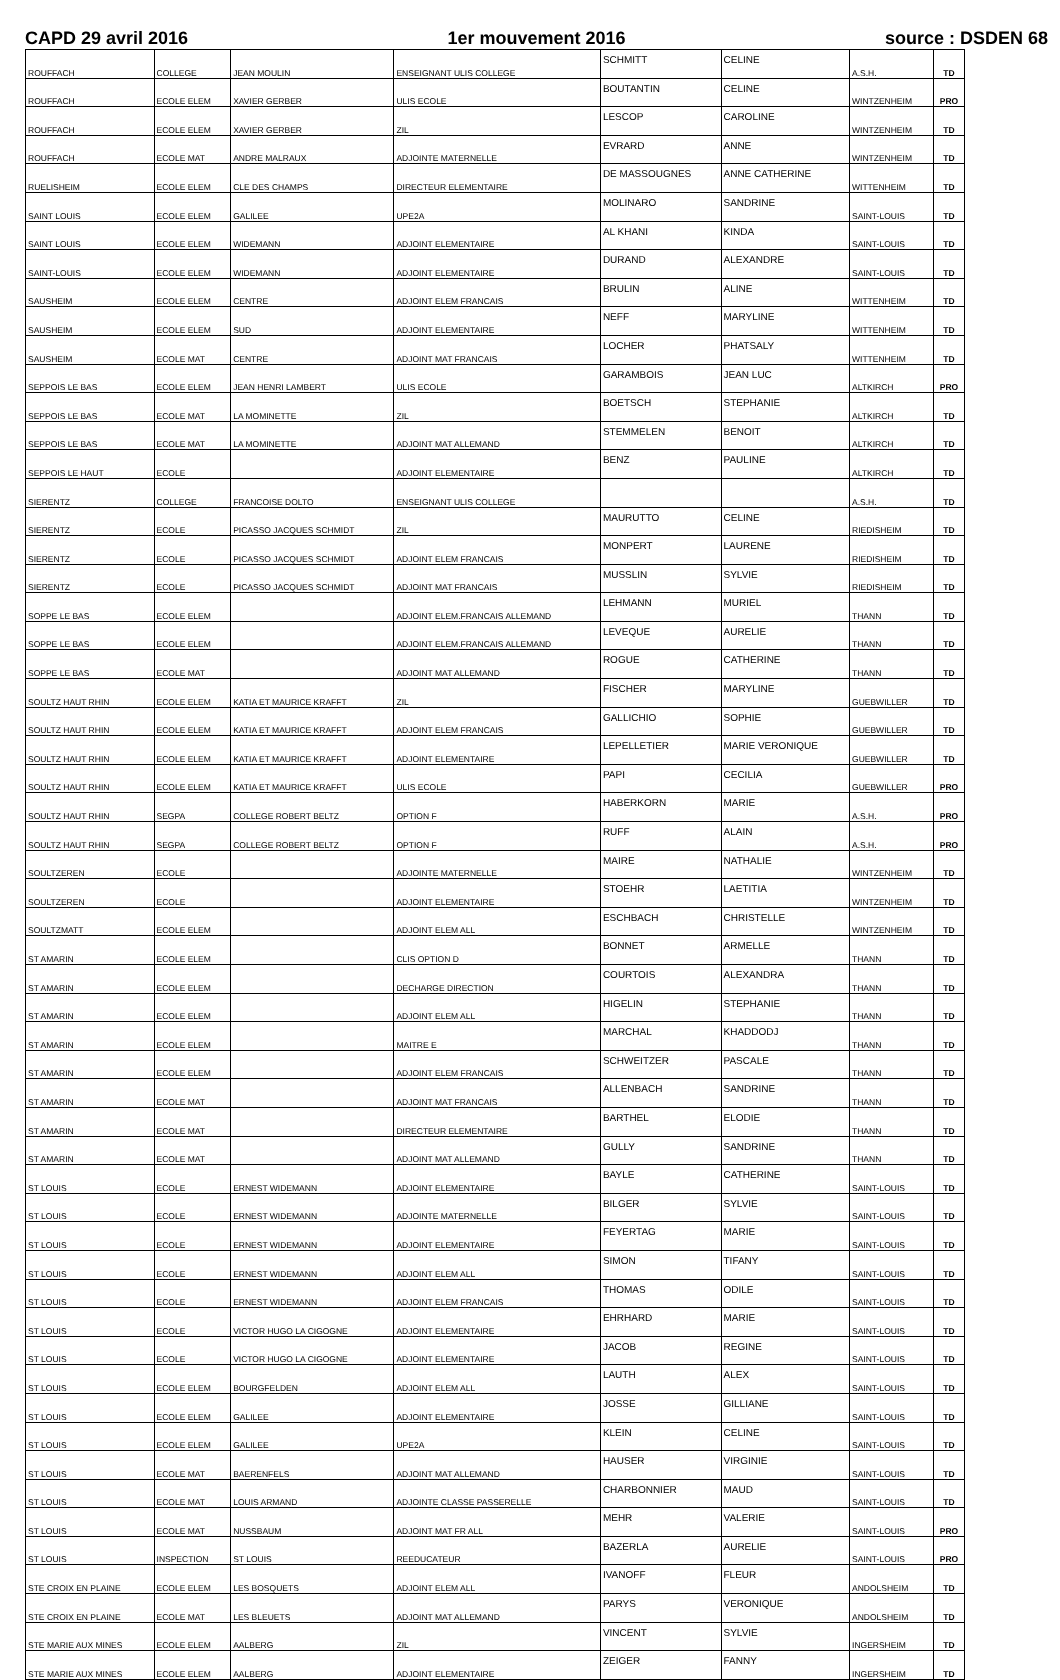CAPD 29 avril 2016 1er mouvement 2016 source : DSDEN 68
| ROUFFACH | COLLEGE | JEAN MOULIN | ENSEIGNANT ULIS COLLEGE | SCHMITT | CELINE | A.S.H. | TD |
| ROUFFACH | ECOLE ELEM | XAVIER GERBER | ULIS ECOLE | BOUTANTIN | CELINE | WINTZENHEIM | PRO |
| ROUFFACH | ECOLE ELEM | XAVIER GERBER | ZIL | LESCOP | CAROLINE | WINTZENHEIM | TD |
| ROUFFACH | ECOLE MAT | ANDRE MALRAUX | ADJOINTE MATERNELLE | EVRARD | ANNE | WINTZENHEIM | TD |
| RUELISHEIM | ECOLE ELEM | CLE DES CHAMPS | DIRECTEUR ELEMENTAIRE | DE MASSOUGNES | ANNE CATHERINE | WITTENHEIM | TD |
| SAINT LOUIS | ECOLE ELEM | GALILEE | UPE2A | MOLINARO | SANDRINE | SAINT-LOUIS | TD |
| SAINT LOUIS | ECOLE ELEM | WIDEMANN | ADJOINT ELEMENTAIRE | AL KHANI | KINDA | SAINT-LOUIS | TD |
| SAINT-LOUIS | ECOLE ELEM | WIDEMANN | ADJOINT ELEMENTAIRE | DURAND | ALEXANDRE | SAINT-LOUIS | TD |
| SAUSHEIM | ECOLE ELEM | CENTRE | ADJOINT ELEM FRANCAIS | BRULIN | ALINE | WITTENHEIM | TD |
| SAUSHEIM | ECOLE ELEM | SUD | ADJOINT ELEMENTAIRE | NEFF | MARYLINE | WITTENHEIM | TD |
| SAUSHEIM | ECOLE MAT | CENTRE | ADJOINT MAT FRANCAIS | LOCHER | PHATSALY | WITTENHEIM | TD |
| SEPPOIS LE BAS | ECOLE ELEM | JEAN HENRI LAMBERT | ULIS ECOLE | GARAMBOIS | JEAN LUC | ALTKIRCH | PRO |
| SEPPOIS LE BAS | ECOLE MAT | LA MOMINETTE | ZIL | BOETSCH | STEPHANIE | ALTKIRCH | TD |
| SEPPOIS LE BAS | ECOLE MAT | LA MOMINETTE | ADJOINT MAT ALLEMAND | STEMMELEN | BENOIT | ALTKIRCH | TD |
| SEPPOIS LE HAUT | ECOLE | | ADJOINT ELEMENTAIRE | BENZ | PAULINE | ALTKIRCH | TD |
| SIERENTZ | COLLEGE | FRANCOISE DOLTO | ENSEIGNANT ULIS COLLEGE | | | A.S.H. | TD |
| SIERENTZ | ECOLE | PICASSO JACQUES SCHMIDT | ZIL | MAURUTTO | CELINE | RIEDISHEIM | TD |
| SIERENTZ | ECOLE | PICASSO JACQUES SCHMIDT | ADJOINT ELEM FRANCAIS | MONPERT | LAURENE | RIEDISHEIM | TD |
| SIERENTZ | ECOLE | PICASSO JACQUES SCHMIDT | ADJOINT MAT FRANCAIS | MUSSLIN | SYLVIE | RIEDISHEIM | TD |
| SOPPE LE BAS | ECOLE ELEM | | ADJOINT ELEM.FRANCAIS ALLEMAND | LEHMANN | MURIEL | THANN | TD |
| SOPPE LE BAS | ECOLE ELEM | | ADJOINT ELEM.FRANCAIS ALLEMAND | LEVEQUE | AURELIE | THANN | TD |
| SOPPE LE BAS | ECOLE MAT | | ADJOINT MAT ALLEMAND | ROGUE | CATHERINE | THANN | TD |
| SOULTZ HAUT RHIN | ECOLE ELEM | KATIA ET MAURICE KRAFFT | ZIL | FISCHER | MARYLINE | GUEBWILLER | TD |
| SOULTZ HAUT RHIN | ECOLE ELEM | KATIA ET MAURICE KRAFFT | ADJOINT ELEM FRANCAIS | GALLICHIO | SOPHIE | GUEBWILLER | TD |
| SOULTZ HAUT RHIN | ECOLE ELEM | KATIA ET MAURICE KRAFFT | ADJOINT ELEMENTAIRE | LEPELLETIER | MARIE VERONIQUE | GUEBWILLER | TD |
| SOULTZ HAUT RHIN | ECOLE ELEM | KATIA ET MAURICE KRAFFT | ULIS ECOLE | PAPI | CECILIA | GUEBWILLER | PRO |
| SOULTZ HAUT RHIN | SEGPA | COLLEGE ROBERT BELTZ | OPTION F | HABERKORN | MARIE | A.S.H. | PRO |
| SOULTZ HAUT RHIN | SEGPA | COLLEGE ROBERT BELTZ | OPTION F | RUFF | ALAIN | A.S.H. | PRO |
| SOULTZEREN | ECOLE | | ADJOINTE MATERNELLE | MAIRE | NATHALIE | WINTZENHEIM | TD |
| SOULTZEREN | ECOLE | | ADJOINT ELEMENTAIRE | STOEHR | LAETITIA | WINTZENHEIM | TD |
| SOULTZMATT | ECOLE ELEM | | ADJOINT ELEM ALL | ESCHBACH | CHRISTELLE | WINTZENHEIM | TD |
| ST AMARIN | ECOLE ELEM | | CLIS OPTION D | BONNET | ARMELLE | THANN | TD |
| ST AMARIN | ECOLE ELEM | | DECHARGE DIRECTION | COURTOIS | ALEXANDRA | THANN | TD |
| ST AMARIN | ECOLE ELEM | | ADJOINT ELEM ALL | HIGELIN | STEPHANIE | THANN | TD |
| ST AMARIN | ECOLE ELEM | | MAITRE E | MARCHAL | KHADDODJ | THANN | TD |
| ST AMARIN | ECOLE ELEM | | ADJOINT ELEM FRANCAIS | SCHWEITZER | PASCALE | THANN | TD |
| ST AMARIN | ECOLE MAT | | ADJOINT MAT FRANCAIS | ALLENBACH | SANDRINE | THANN | TD |
| ST AMARIN | ECOLE MAT | | DIRECTEUR ELEMENTAIRE | BARTHEL | ELODIE | THANN | TD |
| ST AMARIN | ECOLE MAT | | ADJOINT MAT ALLEMAND | GULLY | SANDRINE | THANN | TD |
| ST LOUIS | ECOLE | ERNEST WIDEMANN | ADJOINT ELEMENTAIRE | BAYLE | CATHERINE | SAINT-LOUIS | TD |
| ST LOUIS | ECOLE | ERNEST WIDEMANN | ADJOINTE MATERNELLE | BILGER | SYLVIE | SAINT-LOUIS | TD |
| ST LOUIS | ECOLE | ERNEST WIDEMANN | ADJOINT ELEMENTAIRE | FEYERTAG | MARIE | SAINT-LOUIS | TD |
| ST LOUIS | ECOLE | ERNEST WIDEMANN | ADJOINT ELEM ALL | SIMON | TIFANY | SAINT-LOUIS | TD |
| ST LOUIS | ECOLE | ERNEST WIDEMANN | ADJOINT ELEM FRANCAIS | THOMAS | ODILE | SAINT-LOUIS | TD |
| ST LOUIS | ECOLE | VICTOR HUGO LA CIGOGNE | ADJOINT ELEMENTAIRE | EHRHARD | MARIE | SAINT-LOUIS | TD |
| ST LOUIS | ECOLE | VICTOR HUGO LA CIGOGNE | ADJOINT ELEMENTAIRE | JACOB | REGINE | SAINT-LOUIS | TD |
| ST LOUIS | ECOLE ELEM | BOURGFELDEN | ADJOINT ELEM ALL | LAUTH | ALEX | SAINT-LOUIS | TD |
| ST LOUIS | ECOLE ELEM | GALILEE | ADJOINT ELEMENTAIRE | JOSSE | GILLIANE | SAINT-LOUIS | TD |
| ST LOUIS | ECOLE ELEM | GALILEE | UPE2A | KLEIN | CELINE | SAINT-LOUIS | TD |
| ST LOUIS | ECOLE MAT | BAERENFELS | ADJOINT MAT ALLEMAND | HAUSER | VIRGINIE | SAINT-LOUIS | TD |
| ST LOUIS | ECOLE MAT | LOUIS ARMAND | ADJOINTE CLASSE PASSERELLE | CHARBONNIER | MAUD | SAINT-LOUIS | TD |
| ST LOUIS | ECOLE MAT | NUSSBAUM | ADJOINT MAT FR ALL | MEHR | VALERIE | SAINT-LOUIS | PRO |
| ST LOUIS | INSPECTION | ST LOUIS | REEDUCATEUR | BAZERLA | AURELIE | SAINT-LOUIS | PRO |
| STE CROIX EN PLAINE | ECOLE ELEM | LES BOSQUETS | ADJOINT ELEM ALL | IVANOFF | FLEUR | ANDOLSHEIM | TD |
| STE CROIX EN PLAINE | ECOLE MAT | LES BLEUETS | ADJOINT MAT ALLEMAND | PARYS | VERONIQUE | ANDOLSHEIM | TD |
| STE MARIE AUX MINES | ECOLE ELEM | AALBERG | ZIL | VINCENT | SYLVIE | INGERSHEIM | TD |
| STE MARIE AUX MINES | ECOLE ELEM | AALBERG | ADJOINT ELEMENTAIRE | ZEIGER | FANNY | INGERSHEIM | TD |